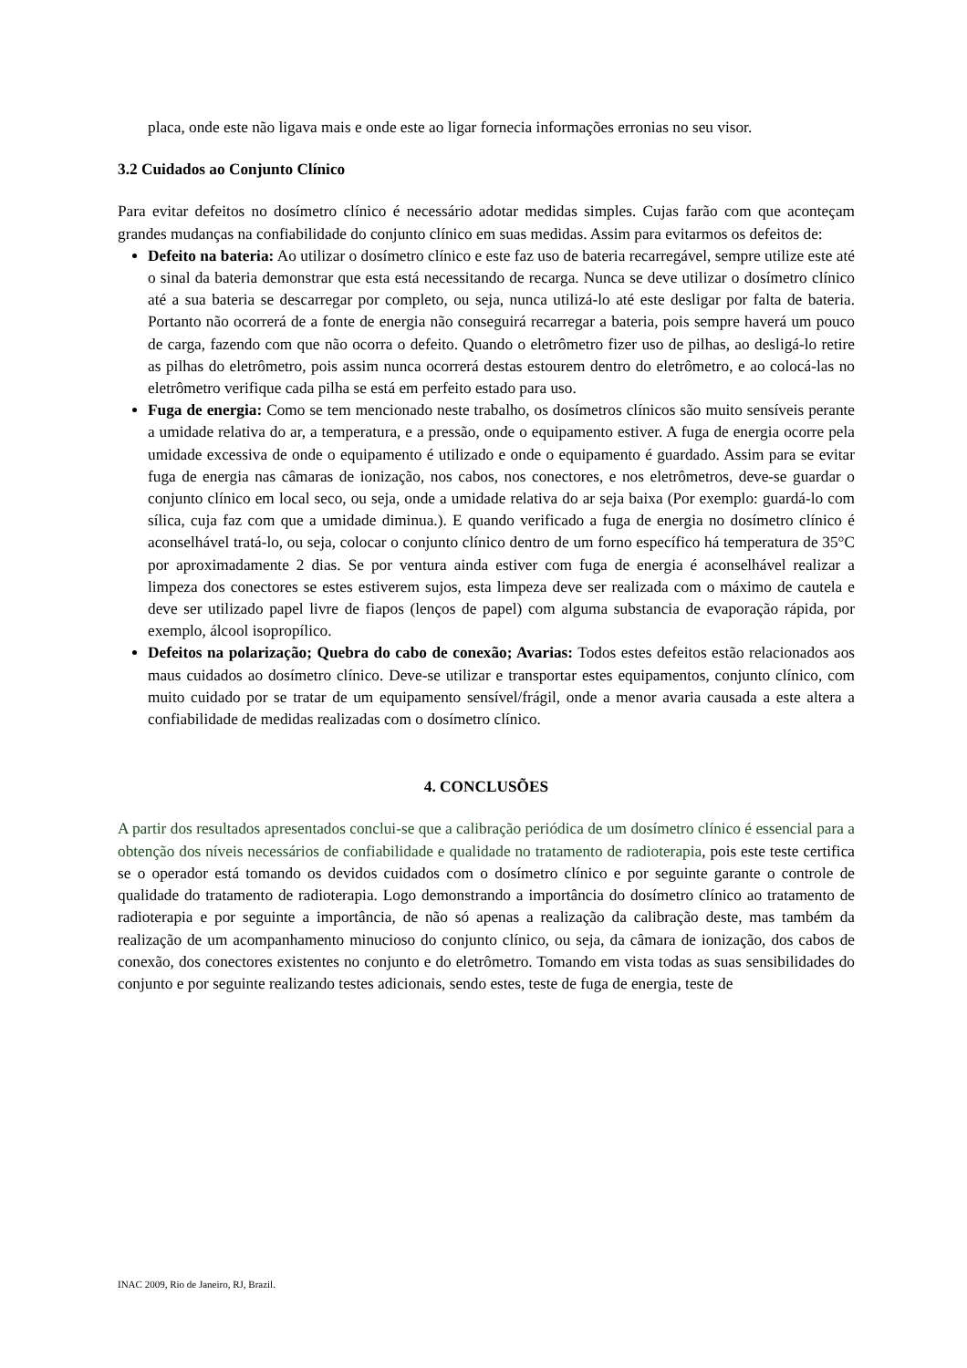placa, onde este não ligava mais e onde este ao ligar fornecia informações erronias no seu visor.
3.2 Cuidados ao Conjunto Clínico
Para evitar defeitos no dosímetro clínico é necessário adotar medidas simples. Cujas farão com que aconteçam grandes mudanças na confiabilidade do conjunto clínico em suas medidas. Assim para evitarmos os defeitos de:
Defeito na bateria: Ao utilizar o dosímetro clínico e este faz uso de bateria recarregável, sempre utilize este até o sinal da bateria demonstrar que esta está necessitando de recarga. Nunca se deve utilizar o dosímetro clínico até a sua bateria se descarregar por completo, ou seja, nunca utilizá-lo até este desligar por falta de bateria. Portanto não ocorrerá de a fonte de energia não conseguirá recarregar a bateria, pois sempre haverá um pouco de carga, fazendo com que não ocorra o defeito. Quando o eletrômetro fizer uso de pilhas, ao desligá-lo retire as pilhas do eletrômetro, pois assim nunca ocorrerá destas estourem dentro do eletrômetro, e ao colocá-las no eletrômetro verifique cada pilha se está em perfeito estado para uso.
Fuga de energia: Como se tem mencionado neste trabalho, os dosímetros clínicos são muito sensíveis perante a umidade relativa do ar, a temperatura, e a pressão, onde o equipamento estiver. A fuga de energia ocorre pela umidade excessiva de onde o equipamento é utilizado e onde o equipamento é guardado. Assim para se evitar fuga de energia nas câmaras de ionização, nos cabos, nos conectores, e nos eletrômetros, deve-se guardar o conjunto clínico em local seco, ou seja, onde a umidade relativa do ar seja baixa (Por exemplo: guardá-lo com sílica, cuja faz com que a umidade diminua.). E quando verificado a fuga de energia no dosímetro clínico é aconselhável tratá-lo, ou seja, colocar o conjunto clínico dentro de um forno específico há temperatura de 35°C por aproximadamente 2 dias. Se por ventura ainda estiver com fuga de energia é aconselhável realizar a limpeza dos conectores se estes estiverem sujos, esta limpeza deve ser realizada com o máximo de cautela e deve ser utilizado papel livre de fiapos (lenços de papel) com alguma substancia de evaporação rápida, por exemplo, álcool isopropílico.
Defeitos na polarização; Quebra do cabo de conexão; Avarias: Todos estes defeitos estão relacionados aos maus cuidados ao dosímetro clínico. Deve-se utilizar e transportar estes equipamentos, conjunto clínico, com muito cuidado por se tratar de um equipamento sensível/frágil, onde a menor avaria causada a este altera a confiabilidade de medidas realizadas com o dosímetro clínico.
4. CONCLUSÕES
A partir dos resultados apresentados conclui-se que a calibração periódica de um dosímetro clínico é essencial para a obtenção dos níveis necessários de confiabilidade e qualidade no tratamento de radioterapia, pois este teste certifica se o operador está tomando os devidos cuidados com o dosímetro clínico e por seguinte garante o controle de qualidade do tratamento de radioterapia. Logo demonstrando a importância do dosímetro clínico ao tratamento de radioterapia e por seguinte a importância, de não só apenas a realização da calibração deste, mas também da realização de um acompanhamento minucioso do conjunto clínico, ou seja, da câmara de ionização, dos cabos de conexão, dos conectores existentes no conjunto e do eletrômetro. Tomando em vista todas as suas sensibilidades do conjunto e por seguinte realizando testes adicionais, sendo estes, teste de fuga de energia, teste de
INAC 2009, Rio de Janeiro, RJ, Brazil.